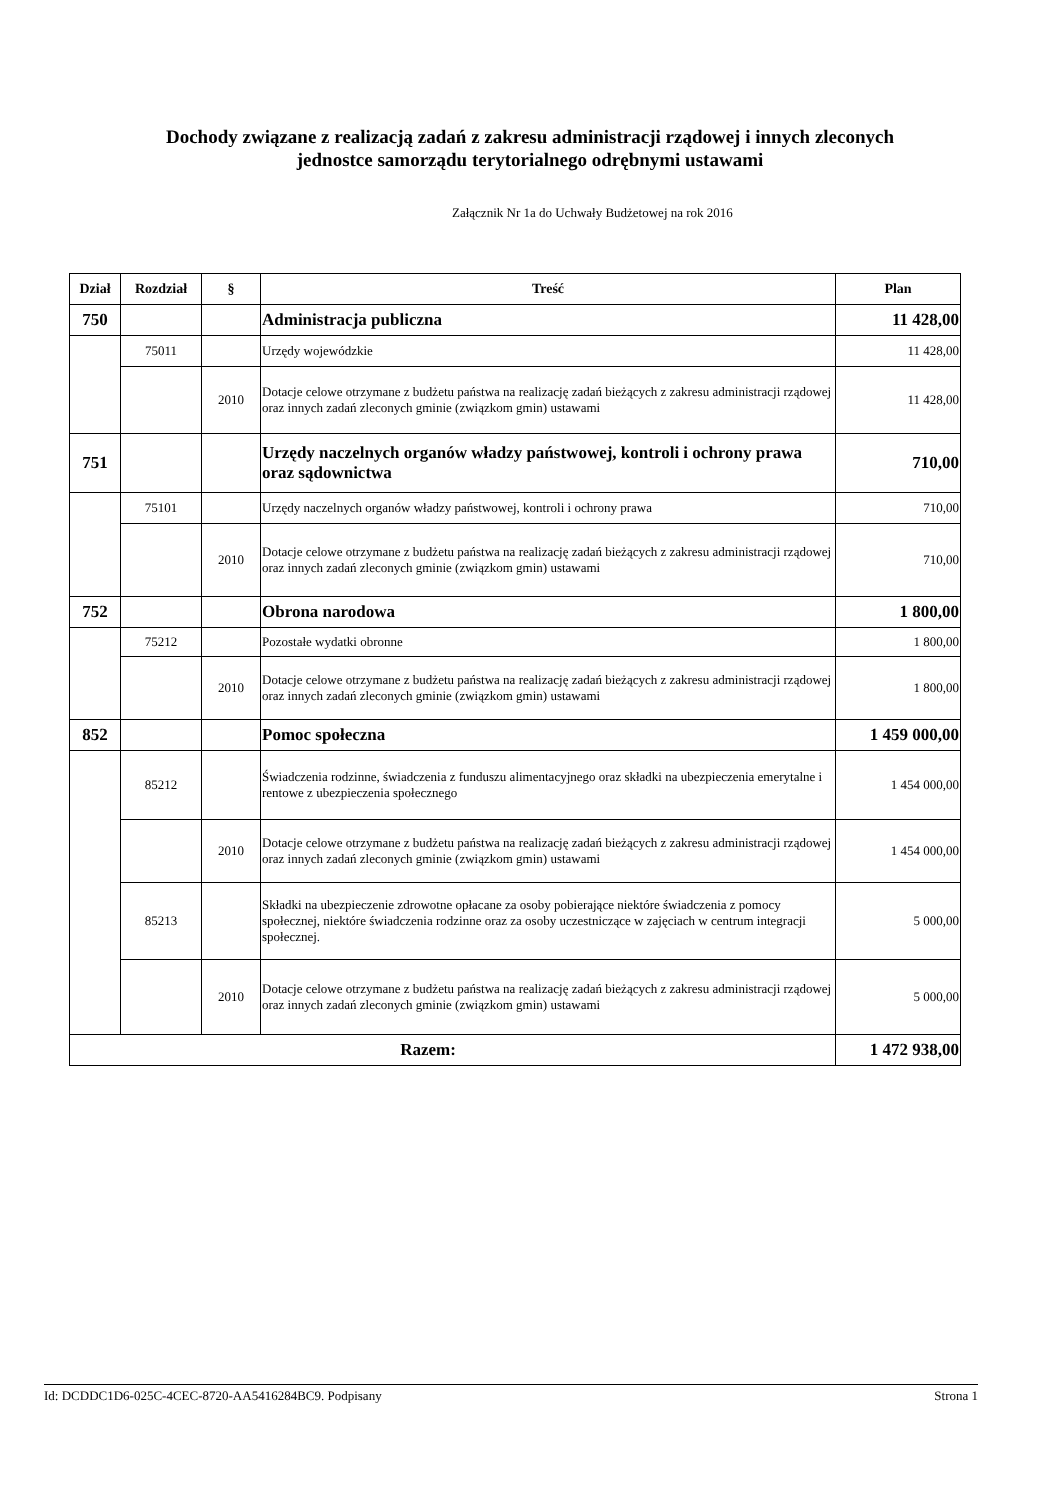Dochody związane z realizacją zadań z zakresu administracji rządowej i innych zleconych
jednostce samorządu terytorialnego odrębnymi ustawami
Załącznik Nr 1a do Uchwały Budżetowej na rok 2016
| Dział | Rozdział | § | Treść | Plan |
| --- | --- | --- | --- | --- |
| 750 | | | Administracja publiczna | 11 428,00 |
| | 75011 | | Urzędy wojewódzkie | 11 428,00 |
| | | 2010 | Dotacje celowe otrzymane z budżetu państwa na realizację zadań bieżących z zakresu administracji rządowej oraz innych zadań zleconych gminie (związkom gmin) ustawami | 11 428,00 |
| 751 | | | Urzędy naczelnych organów władzy państwowej, kontroli i ochrony prawa oraz sądownictwa | 710,00 |
| | 75101 | | Urzędy naczelnych organów władzy państwowej, kontroli i ochrony prawa | 710,00 |
| | | 2010 | Dotacje celowe otrzymane z budżetu państwa na realizację zadań bieżących z zakresu administracji rządowej oraz innych zadań zleconych gminie (związkom gmin) ustawami | 710,00 |
| 752 | | | Obrona narodowa | 1 800,00 |
| | 75212 | | Pozostałe wydatki obronne | 1 800,00 |
| | | 2010 | Dotacje celowe otrzymane z budżetu państwa na realizację zadań bieżących z zakresu administracji rządowej oraz innych zadań zleconych gminie (związkom gmin) ustawami | 1 800,00 |
| 852 | | | Pomoc społeczna | 1 459 000,00 |
| | 85212 | | Świadczenia rodzinne, świadczenia z funduszu alimentacyjnego oraz składki na ubezpieczenia emerytalne i rentowe z ubezpieczenia społecznego | 1 454 000,00 |
| | | 2010 | Dotacje celowe otrzymane z budżetu państwa na realizację zadań bieżących z zakresu administracji rządowej oraz innych zadań zleconych gminie (związkom gmin) ustawami | 1 454 000,00 |
| | 85213 | | Składki na ubezpieczenie zdrowotne opłacane za osoby pobierające niektóre świadczenia z pomocy społecznej, niektóre świadczenia rodzinne oraz za osoby uczestniczące w zajęciach w centrum integracji społecznej. | 5 000,00 |
| | | 2010 | Dotacje celowe otrzymane z budżetu państwa na realizację zadań bieżących z zakresu administracji rządowej oraz innych zadań zleconych gminie (związkom gmin) ustawami | 5 000,00 |
| Razem: | | | | 1 472 938,00 |
Id: DCDDC1D6-025C-4CEC-8720-AA5416284BC9. Podpisany Strona 1